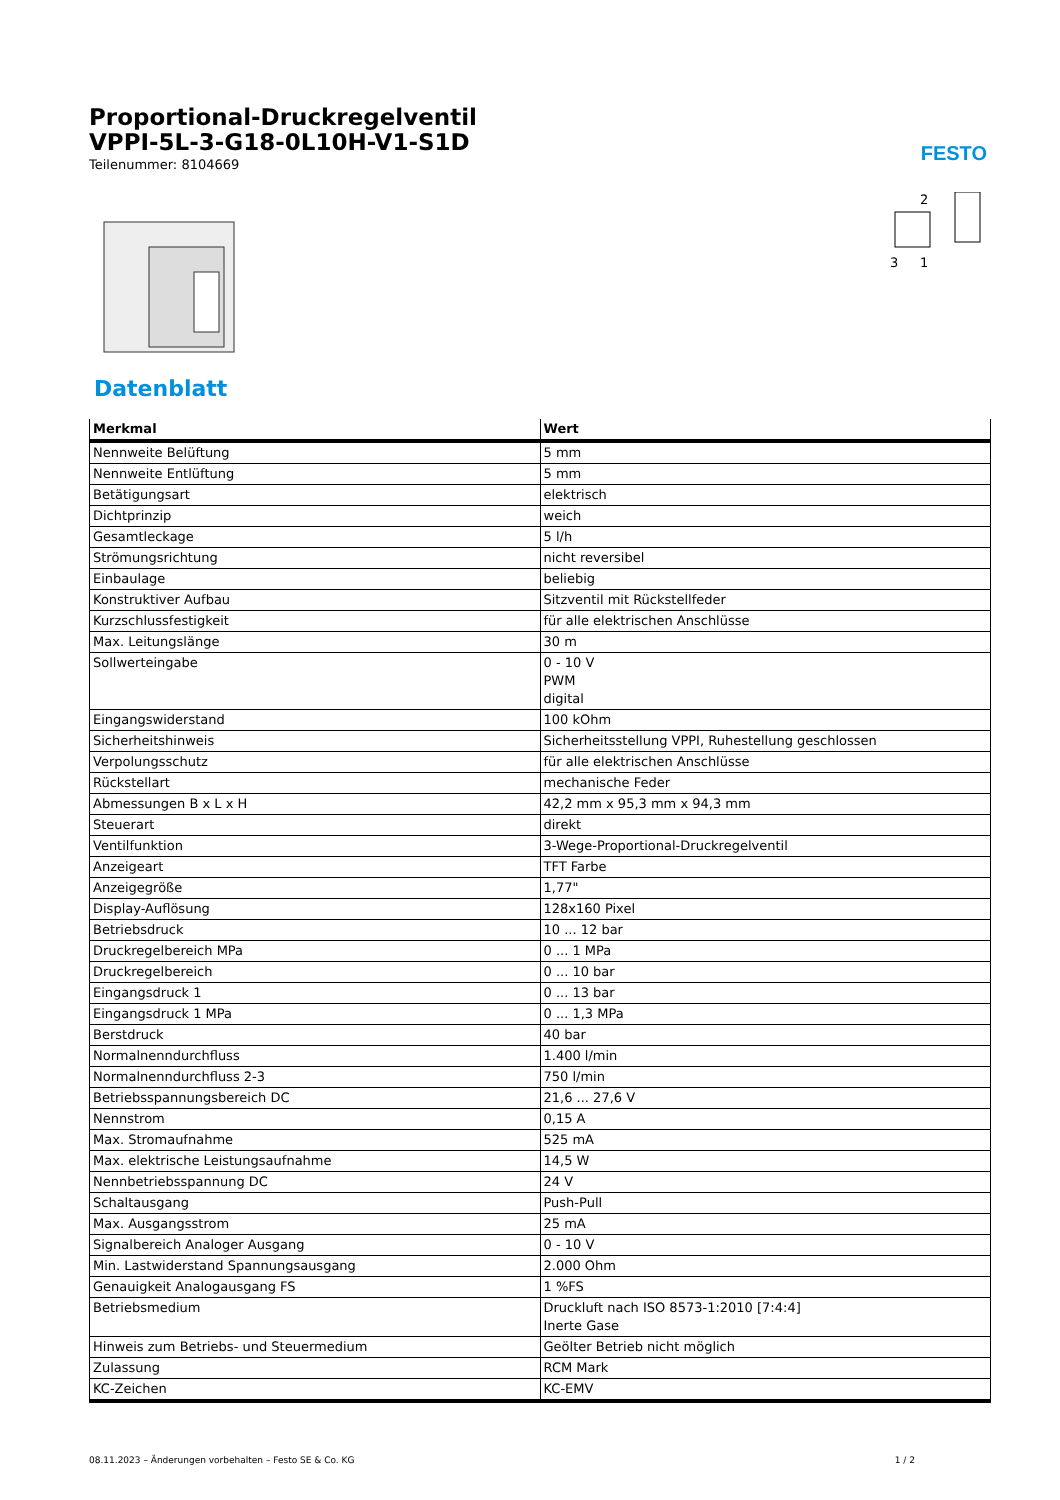FESTO
Proportional-Druckregelventil
VPPI-5L-3-G18-0L10H-V1-S1D
Teilenummer: 8104669
2
3
1
Datenblatt
| Merkmal | Wert |
| --- | --- |
| Nennweite Belüftung | 5 mm |
| Nennweite Entlüftung | 5 mm |
| Betätigungsart | elektrisch |
| Dichtprinzip | weich |
| Gesamtleckage | 5 l/h |
| Strömungsrichtung | nicht reversibel |
| Einbaulage | beliebig |
| Konstruktiver Aufbau | Sitzventil mit Rückstellfeder |
| Kurzschlussfestigkeit | für alle elektrischen Anschlüsse |
| Max. Leitungslänge | 30 m |
| Sollwerteingabe | 0 - 10 V PWM digital |
| Eingangswiderstand | 100 kOhm |
| Sicherheitshinweis | Sicherheitsstellung VPPI, Ruhestellung geschlossen |
| Verpolungsschutz | für alle elektrischen Anschlüsse |
| Rückstellart | mechanische Feder |
| Abmessungen B x L x H | 42,2 mm x 95,3 mm x 94,3 mm |
| Steuerart | direkt |
| Ventilfunktion | 3-Wege-Proportional-Druckregelventil |
| Anzeigeart | TFT Farbe |
| Anzeigegröße | 1,77" |
| Display-Auflösung | 128x160 Pixel |
| Betriebsdruck | 10 ... 12 bar |
| Druckregelbereich MPa | 0 ... 1 MPa |
| Druckregelbereich | 0 ... 10 bar |
| Eingangsdruck 1 | 0 ... 13 bar |
| Eingangsdruck 1 MPa | 0 ... 1,3 MPa |
| Berstdruck | 40 bar |
| Normalnenndurchfluss | 1.400 l/min |
| Normalnenndurchfluss 2-3 | 750 l/min |
| Betriebsspannungsbereich DC | 21,6 ... 27,6 V |
| Nennstrom | 0,15 A |
| Max. Stromaufnahme | 525 mA |
| Max. elektrische Leistungsaufnahme | 14,5 W |
| Nennbetriebsspannung DC | 24 V |
| Schaltausgang | Push-Pull |
| Max. Ausgangsstrom | 25 mA |
| Signalbereich Analoger Ausgang | 0 - 10 V |
| Min. Lastwiderstand Spannungsausgang | 2.000 Ohm |
| Genauigkeit Analogausgang FS | 1 %FS |
| Betriebsmedium | Druckluft nach ISO 8573-1:2010 [7:4:4] Inerte Gase |
| Hinweis zum Betriebs- und Steuermedium | Geölter Betrieb nicht möglich |
| Zulassung | RCM Mark |
| KC-Zeichen | KC-EMV |
08.11.2023 – Änderungen vorbehalten – Festo SE & Co. KG 1 / 2